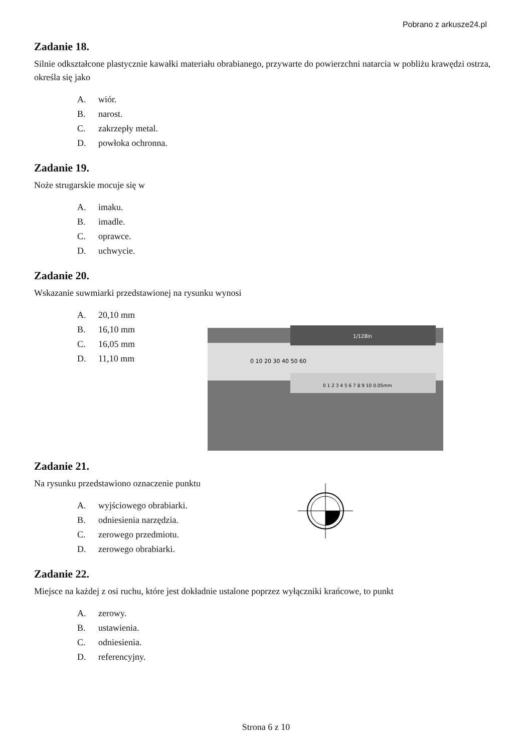Pobrano z arkusze24.pl
Zadanie 18.
Silnie odkształcone plastycznie kawałki materiału obrabianego, przywarte do powierzchni natarcia w pobliżu krawędzi ostrza, określa się jako
A. wiór.
B. narost.
C. zakrzepły metal.
D. powłoka ochronna.
Zadanie 19.
Noże strugarskie mocuje się w
A. imaku.
B. imadle.
C. oprawce.
D. uchwycie.
Zadanie 20.
Wskazanie suwmiarki przedstawionej na rysunku wynosi
A. 20,10 mm
B. 16,10 mm
C. 16,05 mm
D. 11,10 mm
0 10 20 30 40 50 60
1/128in
0 1 2 3 4 5 6 7 8 9 10 0.05mm
Zadanie 21.
Na rysunku przedstawiono oznaczenie punktu
A. wyjściowego obrabiarki.
B. odniesienia narzędzia.
C. zerowego przedmiotu.
D. zerowego obrabiarki.
Zadanie 22.
Miejsce na każdej z osi ruchu, które jest dokładnie ustalone poprzez wyłączniki krańcowe, to punkt
A. zerowy.
B. ustawienia.
C. odniesienia.
D. referencyjny.
Strona 6 z 10